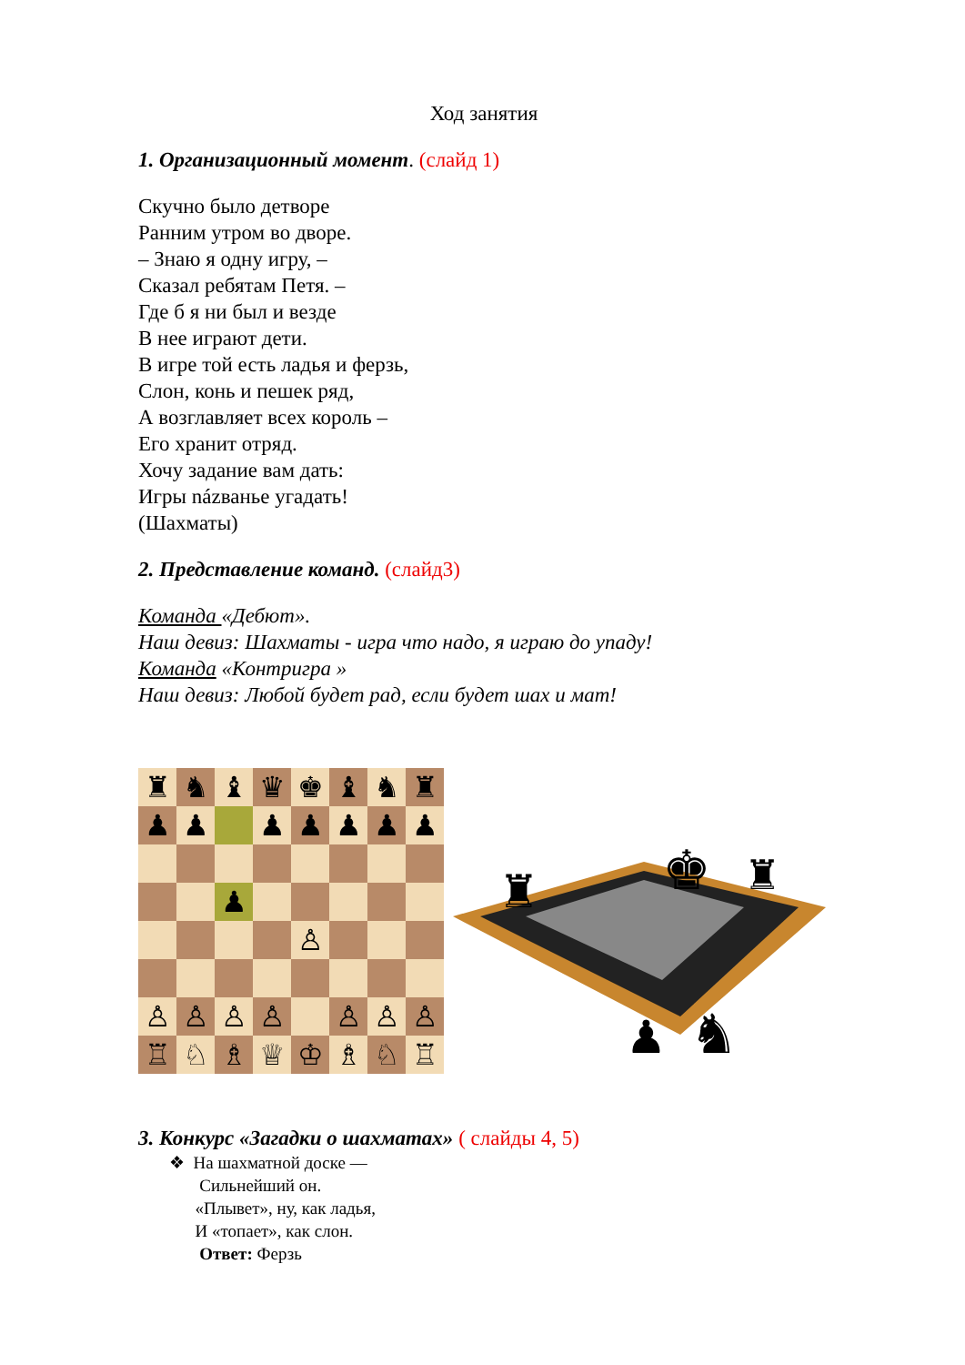Ход занятия
1. Организационный момент. (слайд 1)
Скучно было детворе
Ранним утром во дворе.
– Знаю я одну игру, –
Сказал ребятам Петя. –
Где б я ни был и везде
В нее играют дети.
В игре той есть ладья и ферзь,
Слон, конь и пешек ряд,
А возглавляет всех король –
Его хранит отряд.
Хочу задание вам дать:
Игры názванье угадать!
(Шахматы)
2. Представление команд. (слайд3)
Команда «Дебют».
Наш девиз: Шахматы - игра что надо, я играю до упаду!
Команда «Контригра »
Наш девиз: Любой будет рад, если будет шах и мат!
♜
♞
♝
♛
♚
♝
♞
♜
♟
♟
♟
♟
♟
♟
♟
♟
♙
♙
♙
♙
♙
♙
♙
♙
♖
♘
♗
♕
♔
♗
♘
♖
♜
♚
♜
♞
♟
3. Конкурс «Загадки о шахматах» ( слайды 4, 5)
❖ На шахматной доске —
Сильнейший он.
«Плывет», ну, как ладья,
И «топает», как слон.
Ответ: Ферзь